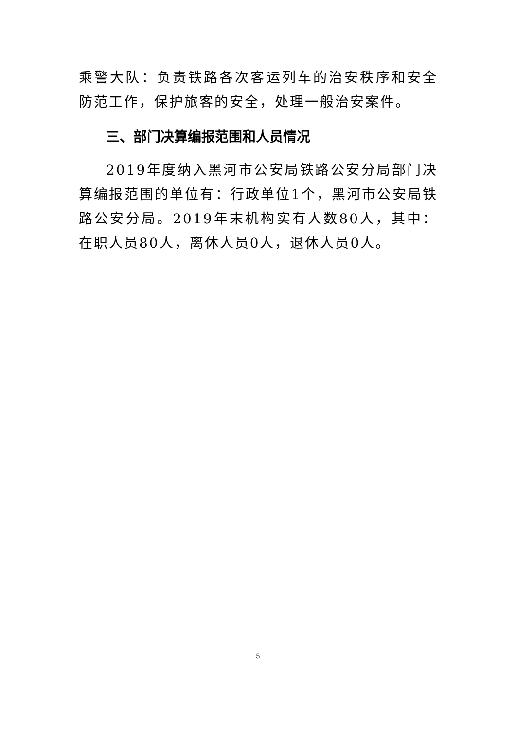乘警大队：负责铁路各次客运列车的治安秩序和安全防范工作，保护旅客的安全，处理一般治安案件。
三、部门决算编报范围和人员情况
2019年度纳入黑河市公安局铁路公安分局部门决算编报范围的单位有：行政单位1个，黑河市公安局铁路公安分局。2019年末机构实有人数80人，其中：在职人员80人，离休人员0人，退休人员0人。
5